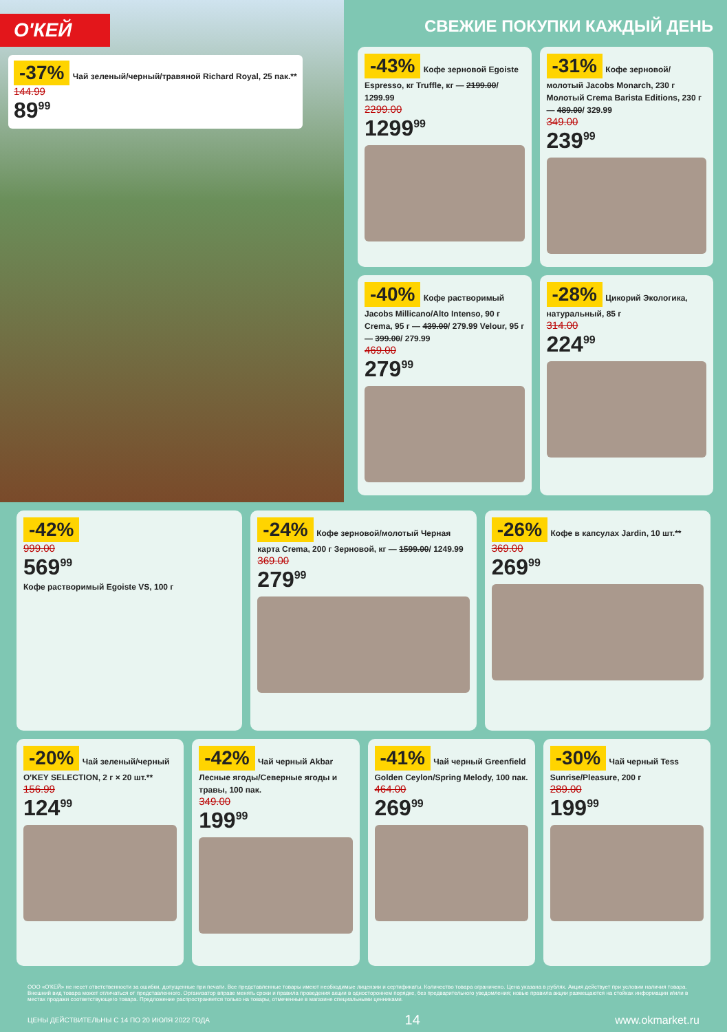О'КЕЙ
-37% Чай зеленый/черный/травяной Richard Royal, 25 пак.**
144.99
89<sup>99</sup>
СВЕЖИЕ ПОКУПКИ КАЖДЫЙ ДЕНЬ
-43% Кофе зерновой Egoiste Espresso, кг Truffle, кг — 2199.00/ 1299.99
2299.00
1299<sup>99</sup>
-31% Кофе зерновой/молотый Jacobs Monarch, 230 г Молотый Crema Barista Editions, 230 г — 489.00/ 329.99
349.00
239<sup>99</sup>
-40% Кофе растворимый Jacobs Millicano/Alto Intenso, 90 г Crema, 95 г — 439.00/ 279.99 Velour, 95 г — 399.00/ 279.99
469.00
279<sup>99</sup>
-28% Цикорий Экологика, натуральный, 85 г
314.00
224<sup>99</sup>
-42%
999.00
569<sup>99</sup>
Кофе растворимый Egoiste VS, 100 г
-24% Кофе зерновой/молотый Черная карта Crema, 200 г Зерновой, кг — 1599.00/ 1249.99
369.00
279<sup>99</sup>
-26% Кофе в капсулах Jardin, 10 шт.**
369.00
269<sup>99</sup>
-20% Чай зеленый/черный O'KEY SELECTION, 2 г × 20 шт.**
156.99
124<sup>99</sup>
-42% Чай черный Akbar Лесные ягоды/Северные ягоды и травы, 100 пак.
349.00
199<sup>99</sup>
-41% Чай черный Greenfield Golden Ceylon/Spring Melody, 100 пак.
464.00
269<sup>99</sup>
-30% Чай черный Tess Sunrise/Pleasure, 200 г
289.00
199<sup>99</sup>
ООО «О'КЕЙ» не несет ответственности за ошибки, допущенные при печати. Все представленные товары имеют необходимые лицензии и сертификаты. Количество товара ограничено. Цена указана в рублях. Акция действует при условии наличия товара. Внешний вид товара может отличаться от представленного. Организатор вправе менять сроки и правила проведения акции в одностороннем порядке, без предварительного уведомления; новые правила акции размещаются на стойках информации и/или в местах продажи соответствующего товара. Предложение распространяется только на товары, отмеченные в магазине специальными ценниками.
ЦЕНЫ ДЕЙСТВИТЕЛЬНЫ С 14 ПО 20 ИЮЛЯ 2022 ГОДА 14 www.okmarket.ru